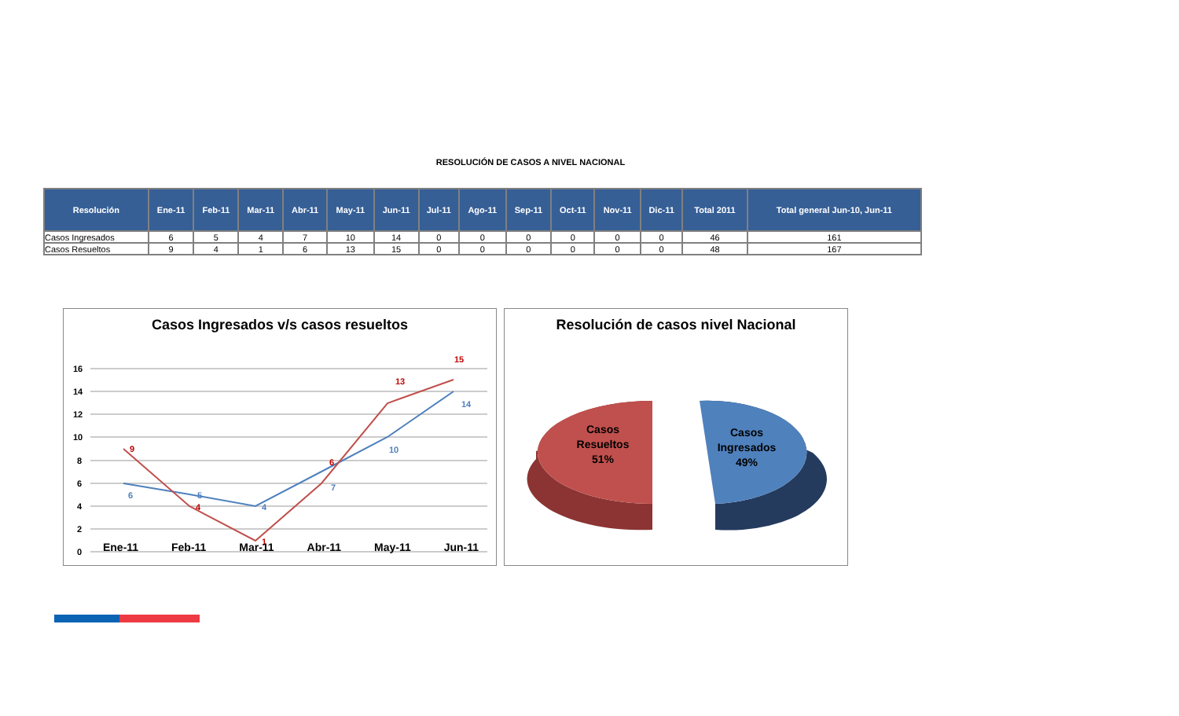RESOLUCIÓN DE CASOS A NIVEL NACIONAL
| Resolución | Ene-11 | Feb-11 | Mar-11 | Abr-11 | May-11 | Jun-11 | Jul-11 | Ago-11 | Sep-11 | Oct-11 | Nov-11 | Dic-11 | Total 2011 | Total general Jun-10, Jun-11 |
| --- | --- | --- | --- | --- | --- | --- | --- | --- | --- | --- | --- | --- | --- | --- |
| Casos Ingresados | 6 | 5 | 4 | 7 | 10 | 14 | 0 | 0 | 0 | 0 | 0 | 0 | 46 | 161 |
| Casos Resueltos | 9 | 4 | 1 | 6 | 13 | 15 | 0 | 0 | 0 | 0 | 0 | 0 | 48 | 167 |
Casos Ingresados v/s casos resueltos
16
14
12
10
8
6
4
2
0
6
5
4
7
10
14
9
4
1
6
13
15
Ene-11 Feb-11 Mar-11 Abr-11 May-11 Jun-11
Resolución de casos nivel Nacional
Casos
Resueltos
51%
Casos
Ingresados
49%